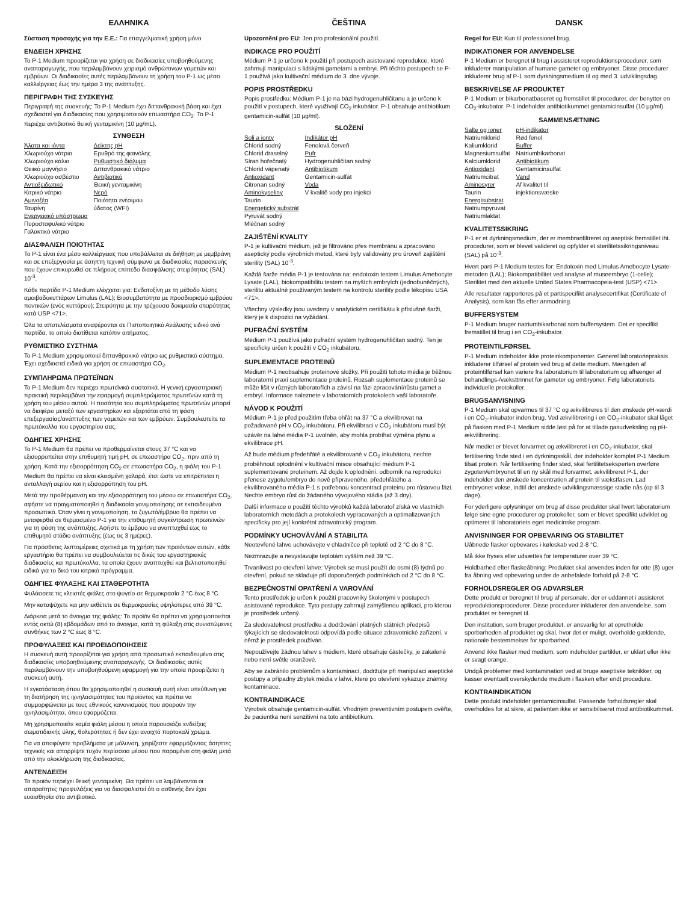ΕΛΛΗΝΙΚΑ
Σύσταση προσοχής για την Ε.Ε.: Για επαγγελματική χρήση μόνο
ΕΝΔΕΙΞΗ ΧΡΗΣΗΣ
Το P-1 Medium προορίζεται για χρήση σε διαδικασίες υποβοηθούμενης αναπαραγωγής, που περιλαμβάνουν χειρισμό ανθρώπινων γαμετών και εμβρύων. Οι διαδικασίες αυτές περιλαμβάνουν τη χρήση του P-1 ως μέσο καλλιέργειας έως την ημέρα 3 της ανάπτυξης.
ΠΕΡΙΓΡΑΦΗ ΤΗΣ ΣΥΣΚΕΥΗΣ
Περιγραφή της συσκευής: Το P-1 Medium έχει διττανθρακική βάση και έχει σχεδιαστεί για διαδικασίες που χρησιμοποιούν επωαστήρα CO<sub>2</sub>. Το P-1 περιέχει αντιβιοτικό θειική γενταμικίνη (10 μg/mL).
ΣΥΝΘΕΣΗ
| Άλατα και ιόντα | Δείκτης pH |
| Χλωριούχο νάτριο | Ερυθρό της φαινόλης |
| Χλωριούχο κάλιο | Ρυθμιστικό διάλυμα |
| Θειικό μαγνήσιο | Διττανθρακικό νάτριο |
| Χλωριούχο ασβέστιο | Αντιβιοτικό |
| Αντιοξειδωτικό | Θειική γενταμικίνη |
| Κιτρικό νάτριο | Νερό |
| Αμινοξέα | Ποιότητα ενέσιμου |
| Ταυρίνη | ύδατος (WFI) |
| Ενεργειακό υπόστρωμα | |
| Πυροσταφυλικό νάτριο | |
| Γαλακτικό νάτριο | |
ΔΙΑΣΦΑΛΙΣΗ ΠΟΙΟΤΗΤΑΣ
Το P-1 είναι ένα μέσο καλλιέργειας που υποβάλλεται σε διήθηση με μεμβράνη και σε επεξεργασία με άσηπτη τεχνική σύμφωνα με διαδικασίες παρασκευής που έχουν επικυρωθεί σε πλήρους επίπεδο διασφάλισης στειρότητας (SAL) 10<sup>-3</sup>.
Κάθε παρτίδα P-1 Medium ελέγχεται για: Ενδοτοξίνη με τη μέθοδο λύσης αμοιβαδοκυττάρων Limulus (LAL); Βιοσυμβατότητα με προσδιορισμό εμβρύου ποντικών (ενός κυττάρου); Στειρότητα με την τρέχουσα δοκιμασία στειρότητας κατά USP <71>.
Όλα τα αποτελέσματα αναφέρονται σε Πιστοποιητικό Ανάλυσης ειδικό ανά παρτίδα, το οποίο διατίθεται κατόπιν αιτήματος.
ΡΥΘΜΙΣΤΙΚΟ ΣΥΣΤΗΜΑ
Το P-1 Medium χρησιμοποιεί διττανθρακικό νάτριο ως ρυθμιστικό σύστημα. Έχει σχεδιαστεί ειδικά για χρήση σε επωαστήρα CO<sub>2</sub>.
ΣΥΜΠΛΗΡΩΜΑ ΠΡΩΤΕΪΝΩΝ
Το P-1 Medium δεν περιέχει πρωτεϊνικά συστατικά. Η γενική εργαστηριακή πρακτική περιλαμβάνει την εφαρμογή συμπληρώματος πρωτεϊνών κατά τη χρήση του μέσου αυτού. Η ποσότητα του συμπληρώματος πρωτεϊνών μπορεί να διαφέρει μεταξύ των εργαστηρίων και εξαρτάται από τη φάση επεξεργασίας/ανάπτυξης των γαμετών και των εμβρύων. Συμβουλευτείτε τα πρωτόκολλα του εργαστηρίου σας.
ΟΔΗΓΙΕΣ ΧΡΗΣΗΣ
Το P-1 Medium θα πρέπει να προθερμαίνεται στους 37 °C και να εξισορροπείται στην επιθυμητή τιμή pH, σε επωαστήρα CO<sub>2</sub>, πριν από τη χρήση. Κατά την εξισορρόπηση CO<sub>2</sub> σε επωαστήρα CO<sub>2</sub>, η φιάλη του P-1 Medium θα πρέπει να είναι κλεισμένη χαλαρά, έτσι ώστε να επιτρέπεται η ανταλλαγή αερίου και η εξισορρόπηση του pH.
Μετά την προθέρμανση και την εξισορρόπηση του μέσου σε επωαστήρα CO<sub>2</sub>, αφήστε να πραγματοποιηθεί η διαδικασία γονιμοποίησης σε εκπαιδευμένο προσωπικό. Όταν γίνει η γονιμοποίηση, το ζυγωτό/έμβρυο θα πρέπει να μεταφερθεί σε θερμασμένο P-1 για την επιθυμητή συγκέντρωση πρωτεϊνών για τη φάση της ανάπτυξης. Αφήστε το έμβρυο να αναπτυχθεί έως το επιθυμητό στάδιο ανάπτυξης (έως τις 3 ημέρες).
Για πρόσθετες λεπτομέρειες σχετικά με τη χρήση των προϊόντων αυτών, κάθε εργαστήριο θα πρέπει να συμβουλεύεται τις δικές του εργαστηριακές διαδικασίες και πρωτόκολλα, τα οποία έχουν αναπτυχθεί και βελτιστοποιηθεί ειδικά για το δικό του ιατρικό πρόγραμμα.
ΟΔΗΓΙΕΣ ΦΥΛΑΞΗΣ ΚΑΙ ΣΤΑΘΕΡΟΤΗΤΑ
Φυλάσσετε τις κλειστές φιάλες στο ψυγείο σε θερμοκρασία 2 °C έως 8 °C.
Μην καταψύχετε και μην εκθέτετε σε θερμοκρασίες υψηλότερες από 39 °C.
Διάρκεια μετά το άνοιγμα της φιάλης: Το προϊόν θα πρέπει να χρησιμοποιείται εντός οκτώ (8) εβδομάδων από το άνοιγμα, κατά τη φύλαξη στις συνιστώμενες συνθήκες των 2 °C έως 8 °C.
ΠΡΟΦΥΛΑΞΕΙΣ ΚΑΙ ΠΡΟΕΙΔΟΠΟΙΗΣΕΙΣ
Η συσκευή αυτή προορίζεται για χρήση από προσωπικό εκπαιδευμένο στις διαδικασίες υποβοηθούμενης αναπαραγωγής. Οι διαδικασίες αυτές περιλαμβάνουν την υποβοηθούμενη εφαρμογή για την οποία προορίζεται η συσκευή αυτή.
Η εγκατάσταση όπου θα χρησιμοποιηθεί η συσκευή αυτή είναι υπεύθυνη για τη διατήρηση της ιχνηλασιμότητας του προϊόντος και πρέπει να συμμορφώνεται με τους εθνικούς κανονισμούς που αφορούν την ιχνηλασιμότητα, όπου εφαρμόζεται.
Μη χρησιμοποιείτε καμία φιάλη μέσου η οποία παρουσιάζει ενδείξεις σωματιδιακής ύλης, θολερότητας ή δεν έχει ανοιχτό πορτοκαλί χρώμα.
Για να αποφύγετε προβλήματα με μόλυνση, χειρίζεστε εφαρμόζοντας άσηπτες τεχνικές και απορρίψτε τυχόν περίσσεια μέσου που παραμένει στη φιάλη μετά από την ολοκλήρωση της διαδικασίας.
ΑΝΤΕΝΔΕΙΞΗ
Το προϊόν περιέχει θειική γενταμικίνη. Θα πρέπει να λαμβάνονται οι απαραίτητες προφυλάξεις για να διασφαλιστεί ότι ο ασθενής δεν έχει ευαισθησία στο αντιβιοτικό.
ČEŠTINA
Upozornění pro EU: Jen pro profesionální použití.
INDIKACE PRO POUŽITÍ
Médium P-1 je určeno k použití při postupech asistované reprodukce, které zahrnují manipulaci s lidskými gametami a embryi. Při těchto postupech se P-1 používá jako kultivační médium do 3. dne vývoje.
POPIS PROSTŘEDKU
Popis prostředku: Médium P-1 je na bázi hydrogenuhličitanu a je určeno k použití v postupech, které využívají CO<sub>2</sub> inkubátor. P-1 obsahuje antibiotikum gentamicin-sulfát (10 µg/ml).
SLOŽENÍ
| Soli a ionty | Indikátor pH |
| Chlorid sodný | Fenolová červeň |
| Chlorid draselný | Pufr |
| Síran hořečnatý | Hydrogenuhličitan sodný |
| Chlorid vápenatý | Antibiotikum |
| Antioxidant | Gentamicin-sulfát |
| Citronan sodný | Voda |
| Aminokyseliny | V kvalitě vody pro injekci |
| Taurin | |
| Energetický substrát | |
| Pyruvát sodný | |
| Mléčnan sodný | |
ZAJIŠTĚNÍ KVALITY
P-1 je kultivační médium, jež je filtrováno přes membránu a zpracováno aseptický podle výrobních metod, které byly validovány pro úroveň zajištění sterility (SAL) 10<sup>-3</sup>.
Každá šarže média P-1 je testována na: endotoxin testem Limulus Amebocyte Lysate (LAL), biokompatibilitu testem na myších embryích (jednobuněčných), sterilitu aktuálně používaným testem na kontrolu sterility podle lékopisu USA <71>.
Všechny výsledky jsou uvedeny v analytickém certifikátu k příslušné šarži, který je k dispozici na vyžádání.
PUFRAČNÍ SYSTÉM
Médium P-1 používá jako pufrační systém hydrogenuhličitan sodný. Ten je specificky určen k použití v CO<sub>2</sub> inkubátoru.
SUPLEMENTACE PROTEINŮ
Médium P-1 neobsahuje proteinové složky. Při použití tohoto média je běžnou laboratorní praxí suplementace proteinů. Rozsah suplementace proteinů se může lišit v různých laboratořích a závisí na fázi zpracování/růstu gamet a embryí. Informace naleznete v laboratorních protokolech vaší laboratoře.
NÁVOD K POUŽITÍ
Médium P-1 je před použitím třeba ohřát na 37 °C a ekvilibrovat na požadované pH v CO<sub>2</sub> inkubátoru. Při ekvilibraci v CO<sub>2</sub> inkubátoru musí být uzávěr na lahvi média P-1 uvolněn, aby mohla probíhat výměna plynu a ekvilibrace pH.
Až bude médium předehřáté a ekvilibrované v CO<sub>2</sub> inkubátoru, nechte proběhnout oplodnění v kultivační misce obsahující médium P-1 suplementované proteinem. Až dojde k oplodnění, odborník na reprodukci přenese zygotu/embryo do nově připraveného, předehřátého a ekvilibrovaného média P-1 s potřebnou koncentrací proteinu pro růstovou fázi. Nechte embryo růst do žádaného vývojového stádia (až 3 dny).
Další informace o použití těchto výrobků každá laboratoř získá ve vlastních laboratorních metodách a protokolech vypracovaných a optimalizovaných specificky pro její konkrétní zdravotnický program.
PODMÍNKY UCHOVÁVÁNÍ A STABILITA
Neotevřené lahve uchovávejte v chladničce při teplotě od 2 °C do 8 °C.
Nezmrazujte a nevystavujte teplotám vyšším než 39 °C.
Trvanlivost po otevření lahve: Výrobek se musí použít do osmi (8) týdnů po otevření, pokud se skladuje při doporučených podmínkách od 2 °C do 8 °C.
BEZPEČNOSTNÍ OPATŘENÍ A VAROVÁNÍ
Tento prostředek je určen k použití pracovníky školenými v postupech asistované reprodukce. Tyto postupy zahrnují zamýšlenou aplikaci, pro kterou je prostředek určený.
Za sledovatelnost prostředku a dodržování platných státních předpisů týkajících se sledovatelnosti odpovídá podle situace zdravotnické zařízení, v němž je prostředek používán.
Nepoužívejte žádnou lahev s médiem, které obsahuje částečky, je zakalené nebo není světle oranžové.
Aby se zabránilo problémům s kontaminací, dodržujte při manipulaci aseptické postupy a případný zbytek média v lahvi, které po otevření vykazuje známky kontaminace.
KONTRAINDIKACE
Výrobek obsahuje gentamicin-sulfát. Vhodným preventivním postupem ověřte, že pacientka není senzitivní na toto antibiotikum.
DANSK
Regel for EU: Kun til professionel brug.
INDIKATIONER FOR ANVENDELSE
P-1 Medium er beregnet til brug i assisteret reproduktionsprocedurer, som inkluderer manipulation af humane gameter og embryoner. Disse procedurer inkluderer brug af P-1 som dyrkningsmedium til og med 3. udviklingsdag.
BESKRIVELSE AF PRODUKTET
P-1 Medium er bikarbonatbaseret og fremstillet til procedurer, der benytter en CO<sub>2</sub>-inkubator. P-1 indeholder antibiotikummet gentamicinsulfat (10 µg/ml).
SAMMENSÆTNING
| Salte og ioner | pH-indikator |
| Natriumklorid | Rød fenol |
| Kaliumklorid | Buffer |
| Magnesiumsulfat | Natriumbikarbonat |
| Kalciumklorid | Antibiotikum |
| Antioxidant | Gentamicinsulfat |
| Natriumcitrat | Vand |
| Aminosyrer | Af kvalitet til |
| Taurin | injektionsvæske |
| Energisubstrat | |
| Natriumpyruvat | |
| Natriumlaktat | |
KVALITETSSIKRING
P-1 er et dyrkningsmedium, der er membranfiltreret og aseptisk fremstillet iht. procedurer, som er blevet valideret og opfylder et sterilitetssikringsniveau (SAL) på 10<sup>-3</sup>.
Hvert parti P-1 Medium testes for: Endotoxin med Limulus Amebocyte Lysate-metoden (LAL); Biokompatibilitet ved analyse af museembryo (1-celle); Sterilitet med den aktuelle United States Pharmacopeia-test (USP) <71>.
Alle resultater rapporteres på et partispecifikt analysecertifikat (Certificate of Analysis), som kan fås efter anmodning.
BUFFERSYSTEM
P-1 Medium bruger natriumbikarbonat som buffersystem. Det er specifikt fremstillet til brug i en CO<sub>2</sub>-inkubator.
PROTEINTILFØRSEL
P-1 Medium indeholder ikke proteinkomponenter. Generel laboratoriepraksis inkluderer tilførsel af protein ved brug af dette medium. Mængden af proteintilførsel kan variere fra laboratorium til laboratorium og afhænger af behandlings-/væksttrinnet for gameter og embryoner. Følg laboratoriets individuelle protokoller.
BRUGSANVISNING
P-1 Medium skal opvarmes til 37 °C og ækvilibreres til den ønskede pH-værdi i en CO<sub>2</sub>-inkubator inden brug. Ved ækvilibrering i en CO<sub>2</sub>-inkubator skal låget på flasken med P-1 Medium sidde løst på for at tillade gasudveksling og pH-ækvilibrering.
Når mediet er blevet forvarmet og ækvilibreret i en CO<sub>2</sub>-inkubator, skal fertilisering finde sted i en dyrkningsskål, der indeholder komplet P-1 Medium tilsat protein. Når fertilisering finder sted, skal fertilitetseksperten overføre zygoten/embryonet til en ny skål med forvarmet, ækvilibreret P-1, der indeholder den ønskede koncentration af protein til vækstfasen. Lad embryonet vokse, indtil det ønskede udviklingsmæssige stadie nås (op til 3 dage).
For yderligere oplysninger om brug af disse produkter skal hvert laboratorium følge sine egne procedurer og protokoller, som er blevet specifikt udviklet og optimeret til laboratoriets eget medicinske program.
ANVISNINGER FOR OPBEVARING OG STABILITET
Uåbnede flasker opbevares i køleskab ved 2-8 °C.
Må ikke fryses eller udsættes for temperaturer over 39 °C.
Holdbarhed efter flaskeåbning: Produktet skal anvendes inden for otte (8) uger fra åbning ved opbevaring under de anbefalede forhold på 2-8 °C.
FORHOLDSREGLER OG ADVARSLER
Dette produkt er beregnet til brug af personale, der er uddannet i assisteret reproduktionsprocedurer. Disse procedurer inkluderer den anvendelse, som produktet er beregnet til.
Den institution, som bruger produktet, er ansvarlig for at opretholde sporbarheden af produktet og skal, hvor det er muligt, overholde gældende, nationale bestemmelser for sporbarhed.
Anvend ikke flasker med medium, som indeholder partikler, er uklart eller ikke er svagt orange.
Undgå problemer med kontamination ved at bruge aseptiske teknikker, og kasser eventuelt overskydende medium i flasken efter endt procedure.
KONTRAINDIKATION
Dette produkt indeholder gentamicinsulfat. Passende forholdsregler skal overholdes for at sikre, at patienten ikke er sensibiliseret mod antibiotikummet.